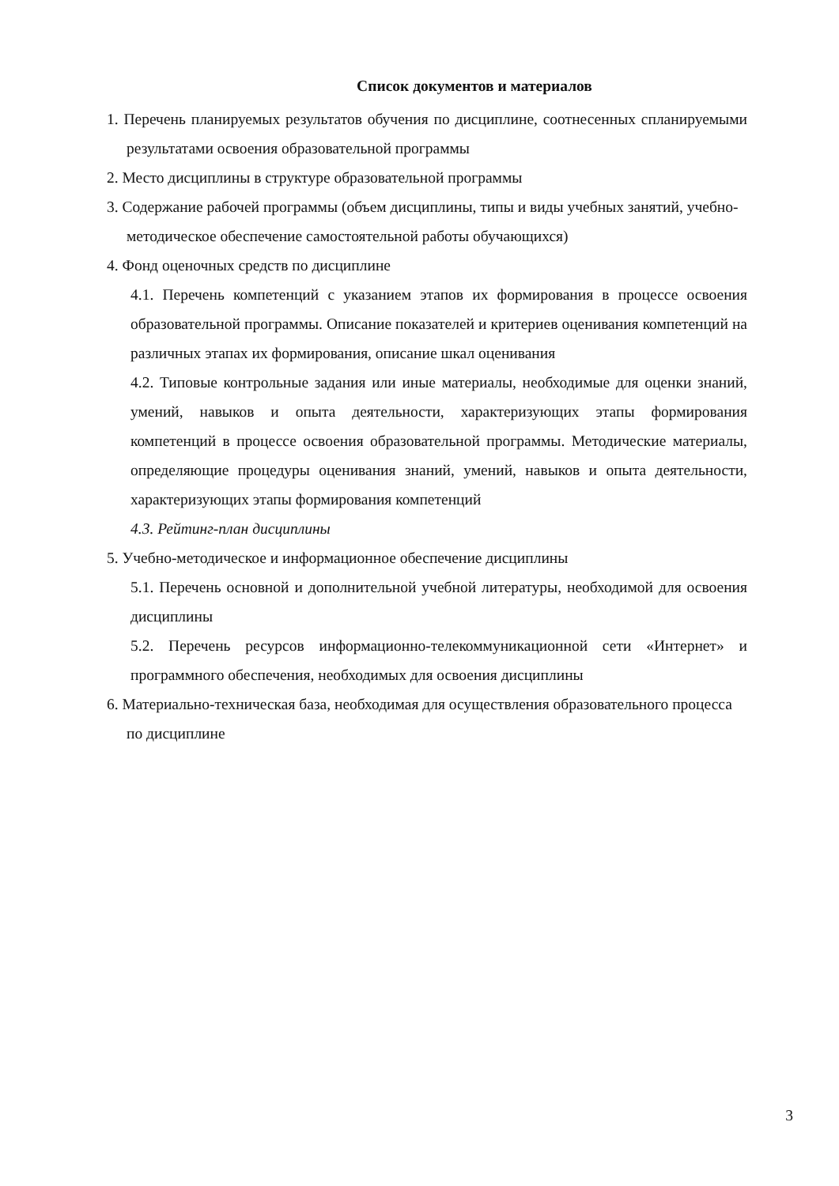Список документов и материалов
1. Перечень планируемых результатов обучения по дисциплине, соотнесенных спланируемыми результатами освоения образовательной программы
2. Место дисциплины в структуре образовательной программы
3. Содержание рабочей программы (объем дисциплины, типы и виды учебных занятий, учебно-методическое обеспечение самостоятельной работы обучающихся)
4. Фонд оценочных средств по дисциплине
4.1. Перечень компетенций с указанием этапов их формирования в процессе освоения образовательной программы. Описание показателей и критериев оценивания компетенций на различных этапах их формирования, описание шкал оценивания
4.2. Типовые контрольные задания или иные материалы, необходимые для оценки знаний, умений, навыков и опыта деятельности, характеризующих этапы формирования компетенций в процессе освоения образовательной программы. Методические материалы, определяющие процедуры оценивания знаний, умений, навыков и опыта деятельности, характеризующих этапы формирования компетенций
4.3. Рейтинг-план дисциплины
5. Учебно-методическое и информационное обеспечение дисциплины
5.1. Перечень основной и дополнительной учебной литературы, необходимой для освоения дисциплины
5.2. Перечень ресурсов информационно-телекоммуникационной сети «Интернет» и программного обеспечения, необходимых для освоения дисциплины
6. Материально-техническая база, необходимая для осуществления образовательного процесса по дисциплине
3